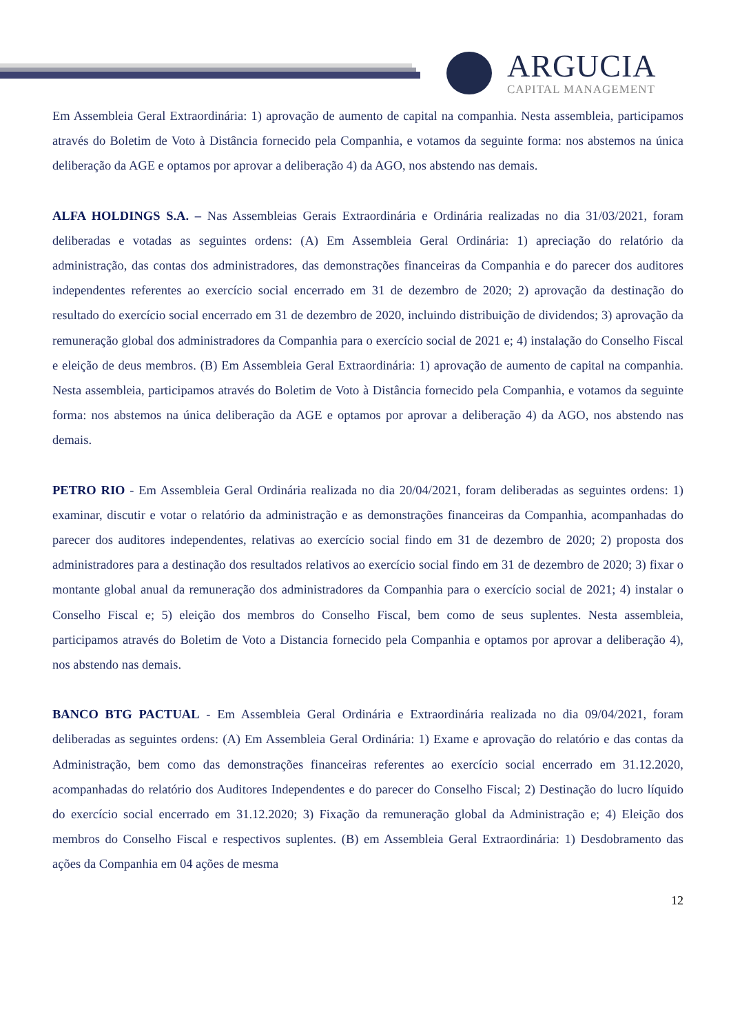ARGUCIA
CAPITAL MANAGEMENT
Em Assembleia Geral Extraordinária: 1) aprovação de aumento de capital na companhia. Nesta assembleia, participamos através do Boletim de Voto à Distância fornecido pela Companhia, e votamos da seguinte forma: nos abstemos na única deliberação da AGE e optamos por aprovar a deliberação 4) da AGO, nos abstendo nas demais.
ALFA HOLDINGS S.A. – Nas Assembleias Gerais Extraordinária e Ordinária realizadas no dia 31/03/2021, foram deliberadas e votadas as seguintes ordens: (A) Em Assembleia Geral Ordinária: 1) apreciação do relatório da administração, das contas dos administradores, das demonstrações financeiras da Companhia e do parecer dos auditores independentes referentes ao exercício social encerrado em 31 de dezembro de 2020; 2) aprovação da destinação do resultado do exercício social encerrado em 31 de dezembro de 2020, incluindo distribuição de dividendos; 3) aprovação da remuneração global dos administradores da Companhia para o exercício social de 2021 e; 4) instalação do Conselho Fiscal e eleição de deus membros. (B) Em Assembleia Geral Extraordinária: 1) aprovação de aumento de capital na companhia. Nesta assembleia, participamos através do Boletim de Voto à Distância fornecido pela Companhia, e votamos da seguinte forma: nos abstemos na única deliberação da AGE e optamos por aprovar a deliberação 4) da AGO, nos abstendo nas demais.
PETRO RIO - Em Assembleia Geral Ordinária realizada no dia 20/04/2021, foram deliberadas as seguintes ordens: 1) examinar, discutir e votar o relatório da administração e as demonstrações financeiras da Companhia, acompanhadas do parecer dos auditores independentes, relativas ao exercício social findo em 31 de dezembro de 2020; 2) proposta dos administradores para a destinação dos resultados relativos ao exercício social findo em 31 de dezembro de 2020; 3) fixar o montante global anual da remuneração dos administradores da Companhia para o exercício social de 2021; 4) instalar o Conselho Fiscal e; 5) eleição dos membros do Conselho Fiscal, bem como de seus suplentes. Nesta assembleia, participamos através do Boletim de Voto a Distancia fornecido pela Companhia e optamos por aprovar a deliberação 4), nos abstendo nas demais.
BANCO BTG PACTUAL - Em Assembleia Geral Ordinária e Extraordinária realizada no dia 09/04/2021, foram deliberadas as seguintes ordens: (A) Em Assembleia Geral Ordinária: 1) Exame e aprovação do relatório e das contas da Administração, bem como das demonstrações financeiras referentes ao exercício social encerrado em 31.12.2020, acompanhadas do relatório dos Auditores Independentes e do parecer do Conselho Fiscal; 2) Destinação do lucro líquido do exercício social encerrado em 31.12.2020; 3) Fixação da remuneração global da Administração e; 4) Eleição dos membros do Conselho Fiscal e respectivos suplentes. (B) em Assembleia Geral Extraordinária: 1) Desdobramento das ações da Companhia em 04 ações de mesma
12